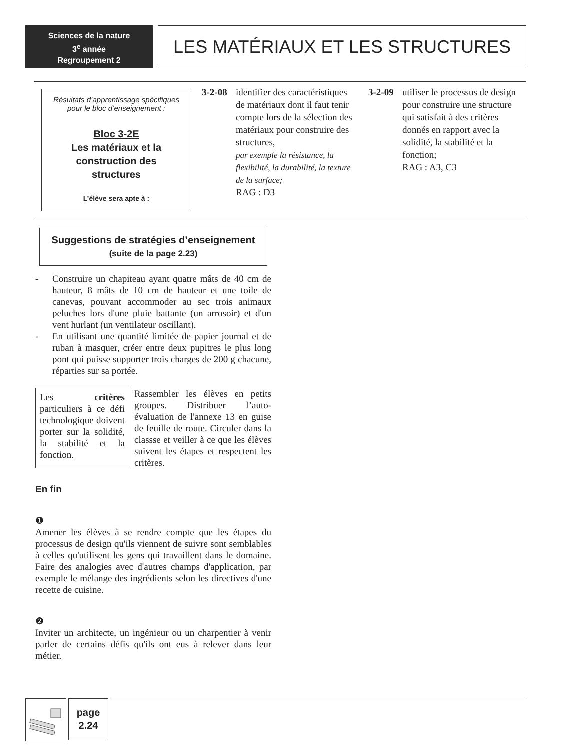Sciences de la nature
3<sup>e</sup> année
Regroupement 2
LES MATÉRIAUX ET LES STRUCTURES
Résultats d’apprentissage spécifiques
pour le bloc d’enseignement :
Bloc 3-2E
Les matériaux et la
construction des
structures
L’élève sera apte à :
3-2-08 identifier des caractéristiques de matériaux dont il faut tenir compte lors de la sélection des matériaux pour construire des structures,
par exemple la résistance, la flexibilité, la durabilité, la texture de la surface;
RAG : D3
3-2-09 utiliser le processus de design pour construire une structure qui satisfait à des critères donnés en rapport avec la solidité, la stabilité et la fonction;
RAG : A3, C3
Suggestions de stratégies d’enseignement
(suite de la page 2.23)
- Construire un chapiteau ayant quatre mâts de 40 cm de hauteur, 8 mâts de 10 cm de hauteur et une toile de canevas, pouvant accommoder au sec trois animaux peluches lors d'une pluie battante (un arrosoir) et d'un vent hurlant (un ventilateur oscillant).
- En utilisant une quantité limitée de papier journal et de ruban à masquer, créer entre deux pupitres le plus long pont qui puisse supporter trois charges de 200 g chacune, réparties sur sa portée.
Les critères particuliers à ce défi technologique doivent porter sur la solidité, la stabilité et la fonction.
Rassembler les élèves en petits groupes. Distribuer l’auto-évaluation de l'annexe 13 en guise de feuille de route. Circuler dans la classse et veiller à ce que les élèves suivent les étapes et respectent les critères.
En fin
❶
Amener les élèves à se rendre compte que les étapes du processus de design qu'ils viennent de suivre sont semblables à celles qu'utilisent les gens qui travaillent dans le domaine. Faire des analogies avec d'autres champs d'application, par exemple le mélange des ingrédients selon les directives d'une recette de cuisine.
❷
Inviter un architecte, un ingénieur ou un charpentier à venir parler de certains défis qu'ils ont eus à relever dans leur métier.
page
2.24